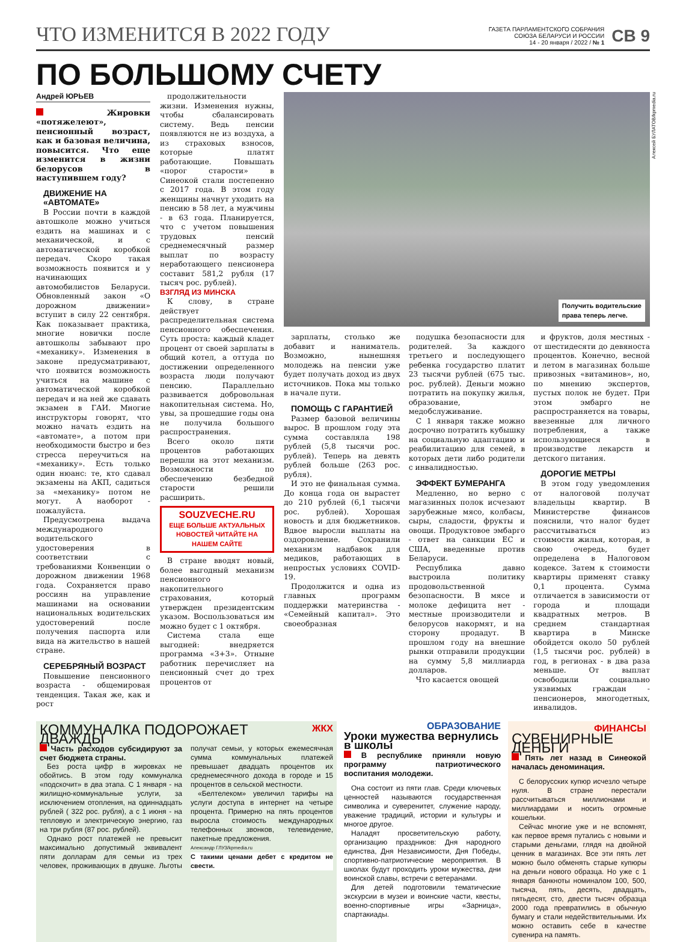ЧТО ИЗМЕНИТСЯ В 2022 ГОДУ
ГАЗЕТА ПАРЛАМЕНТСКОГО СОБРАНИЯ
СОЮЗА БЕЛАРУСИ И РОССИИ
14 - 20 января / 2022 / № 1
СВ 9
ПО БОЛЬШОМУ СЧЕТУ
Андрей ЮРЬЕВ
Жировки «потяжелеют», пенсионный возраст, как и базовая величина, повысится. Что еще изменится в жизни белорусов в наступившем году?
ДВИЖЕНИЕ НА «АВТОМАТЕ»
В России почти в каждой автошколе можно учиться ездить на машинах и с механической, и с автоматической коробкой передач. Скоро такая возможность появится и у начинающих автомобилистов Беларуси. Обновленный закон «О дорожном движении» вступит в силу 22 сентября. Как показывает практика, многие новички после автошколы забывают про «механику». Изменения в законе предусматривают, что появится возможность учиться на машине с автоматической коробкой передач и на ней же сдавать экзамен в ГАИ. Многие инструкторы говорят, что можно начать ездить на «автомате», а потом при необходимости быстро и без стресса переучиться на «механику». Есть только один нюанс: те, кто сдавал экзамены на АКП, садиться за «механику» потом не могут. А наоборот - пожалуйста.
Предусмотрена выдача международного водительского удостоверения в соответствии с требованиями Конвенции о дорожном движении 1968 года. Сохраняется право россиян на управление машинами на основании национальных водительских удостоверений после получения паспорта или вида на жительство в нашей стране.
СЕРЕБРЯНЫЙ ВОЗРАСТ
Повышение пенсионного возраста - общемировая тенденция. Такая же, как и рост
продолжительности жизни. Изменения нужны, чтобы сбалансировать систему. Ведь пенсии появляются не из воздуха, а из страховых взносов, которые платят работающие. Повышать «порог старости» в Синеокой стали постепенно с 2017 года. В этом году женщины начнут уходить на пенсию в 58 лет, а мужчины - в 63 года. Планируется, что с учетом повышения трудовых пенсий среднемесячный размер выплат по возрасту неработающего пенсионера составит 581,2 рубля (17 тысяч рос. рублей).
ВЗГЛЯД ИЗ МИНСКА
К слову, в стране действует распределительная система пенсионного обеспечения. Суть проста: каждый кладет процент от своей зарплаты в общий котел, а оттуда по достижении определенного возраста люди получают пенсию. Параллельно развивается добровольная накопительная система. Но, увы, за прошедшие годы она не получила большого распространения.
Всего около пяти процентов работающих перешли на этот механизм. Возможности по обеспечению безбедной старости решили расширить.
SOUZVECHE.RU
ЕЩЕ БОЛЬШЕ АКТУАЛЬНЫХ НОВОСТЕЙ ЧИТАЙТЕ НА НАШЕМ САЙТЕ
В стране вводят новый, более выгодный механизм пенсионного накопительного страхования, который утвержден президентским указом. Воспользоваться им можно будет с 1 октября.
Система стала еще выгодней: внедряется программа «3+3». Отныне работник перечисляет на пенсионный счет до трех процентов от
Алексей БУЛАТОВ/kpmedia.ru
Получить водительские
права теперь легче.
зарплаты, столько же добавит и наниматель. Возможно, нынешняя молодежь на пенсии уже будет получать доход из двух источников. Пока мы только в начале пути.
ПОМОЩЬ С ГАРАНТИЕЙ
Размер базовой величины вырос. В прошлом году эта сумма составляла 198 рублей (5,8 тысячи рос. рублей). Теперь на девять рублей больше (263 рос. рубля).
И это не финальная сумма. До конца года он вырастет до 210 рублей (6,1 тысячи рос. рублей). Хорошая новость и для бюджетников. Вдвое выросли выплаты на оздоровление. Сохранили механизм надбавок для медиков, работающих в непростых условиях COVID-19.
Продолжится и одна из главных программ поддержки материнства - «Семейный капитал». Это своеобразная
подушка безопасности для родителей. За каждого третьего и последующего ребенка государство платит 23 тысячи рублей (675 тыс. рос. рублей). Деньги можно потратить на покупку жилья, образование, медобслуживание.
С 1 января также можно досрочно потратить кубышку на социальную адаптацию и реабилитацию для семей, в которых дети либо родители с инвалидностью.
ЭФФЕКТ БУМЕРАНГА
Медленно, но верно с магазинных полок исчезают зарубежные мясо, колбасы, сыры, сладости, фрукты и овощи. Продуктовое эмбарго - ответ на санкции ЕС и США, введенные против Беларуси.
Республика давно выстроила политику продовольственной безопасности. В мясе и молоке дефицита нет - местные производители и белорусов накормят, и на сторону продадут. В прошлом году на внешние рынки отправили продукции на сумму 5,8 миллиарда долларов.
Что касается овощей
и фруктов, доля местных - от шестидесяти до девяноста процентов. Конечно, весной и летом в магазинах больше привозных «витаминов», но, по мнению экспертов, пустых полок не будет. При этом эмбарго не распространяется на товары, ввезенные для личного потребления, а также использующиеся в производстве лекарств и детского питания.
ДОРОГИЕ МЕТРЫ
В этом году уведомления от налоговой получат владельцы квартир. В Министерстве финансов пояснили, что налог будет рассчитываться из стоимости жилья, которая, в свою очередь, будет определена в Налоговом кодексе. Затем к стоимости квартиры применят ставку 0,1 процента. Сумма отличается в зависимости от города и площади квадратных метров. В среднем стандартная квартира в Минске обойдется около 50 рублей (1,5 тысячи рос. рублей) в год, в регионах - в два раза меньше. От выплат освободили социально уязвимых граждан - пенсионеров, многодетных, инвалидов.
КОММУНАЛКА ПОДОРОЖАЕТ ДВАЖДЫ
ЖКХ
Часть расходов субсидируют за счет бюджета страны.
Без роста цифр в жировках не обойтись. В этом году коммуналка «подскочит» в два этапа. С 1 января - на жилищно-коммунальные услуги, за исключением отопления, на одиннадцать рублей ( 322 рос. рубля), а с 1 июня - на тепловую и электрическую энергию, газ на три рубля (87 рос. рублей).
Однако рост платежей не превысит максимально допустимый эквивалент пяти долларам для семьи из трех человек, проживающих в двушке. Льготы получат семьи, у которых ежемесячная сумма коммунальных платежей превышает двадцать процентов их среднемесячного дохода в городе и 15 процентов в сельской местности.
«Белтелеком» увеличил тарифы на услуги доступа в интернет на четыре процента. Примерно на пять процентов выросла стоимость международных телефонных звонков, телевидение, пакетные предложения.
Александр ГЛУЗ/kpmedia.ru
С такими ценами дебет с кредитом не свести.
ОБРАЗОВАНИЕ
Уроки мужества вернулись в школы
В республике приняли новую программу патриотического воспитания молодежи.
Она состоит из пяти глав. Среди ключевых ценностей называются государственная символика и суверенитет, служение народу, уважение традиций, истории и культуры и многое другое.
Наладят просветительскую работу, организацию праздников: Дня народного единства, Дня Независимости, Дня Победы, спортивно-патриотические мероприятия. В школах будут проходить уроки мужества, дни воинской славы, встречи с ветеранами.
Для детей подготовили тематические экскурсии в музеи и воинские части, квесты, военно-спортивные игры «Зарница», спартакиады.
ФИНАНСЫ
СУВЕНИРНЫЕ ДЕНЬГИ
Пять лет назад в Синеокой началась деноминация.
С белорусских купюр исчезло четыре нуля. В стране перестали рассчитываться миллионами и миллиардами и носить огромные кошельки.
Сейчас многие уже и не вспомнят, как первое время путались с новыми и старыми деньгами, глядя на двойной ценник в магазинах. Все эти пять лет можно было обменять старые купюры на деньги нового образца. Но уже с 1 января банкноты номиналом 100, 500, тысяча, пять, десять, двадцать, пятьдесят, сто, двести тысяч образца 2000 года превратились в обычную бумагу и стали недействительными. Их можно оставить себе в качестве сувенира на память.